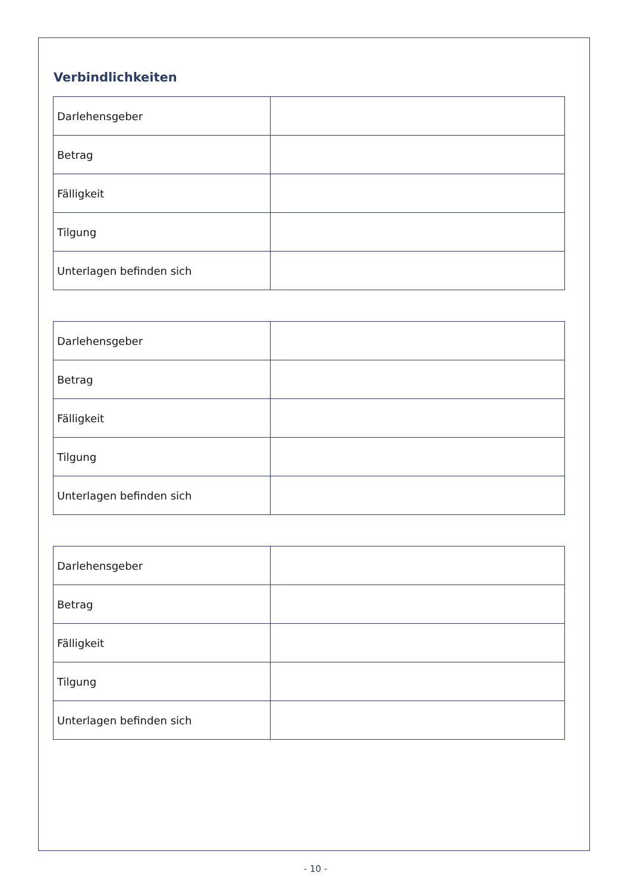Verbindlichkeiten
| Darlehensgeber | |
| Betrag | |
| Fälligkeit | |
| Tilgung | |
| Unterlagen befinden sich | |
| Darlehensgeber | |
| Betrag | |
| Fälligkeit | |
| Tilgung | |
| Unterlagen befinden sich | |
| Darlehensgeber | |
| Betrag | |
| Fälligkeit | |
| Tilgung | |
| Unterlagen befinden sich | |
- 10 -